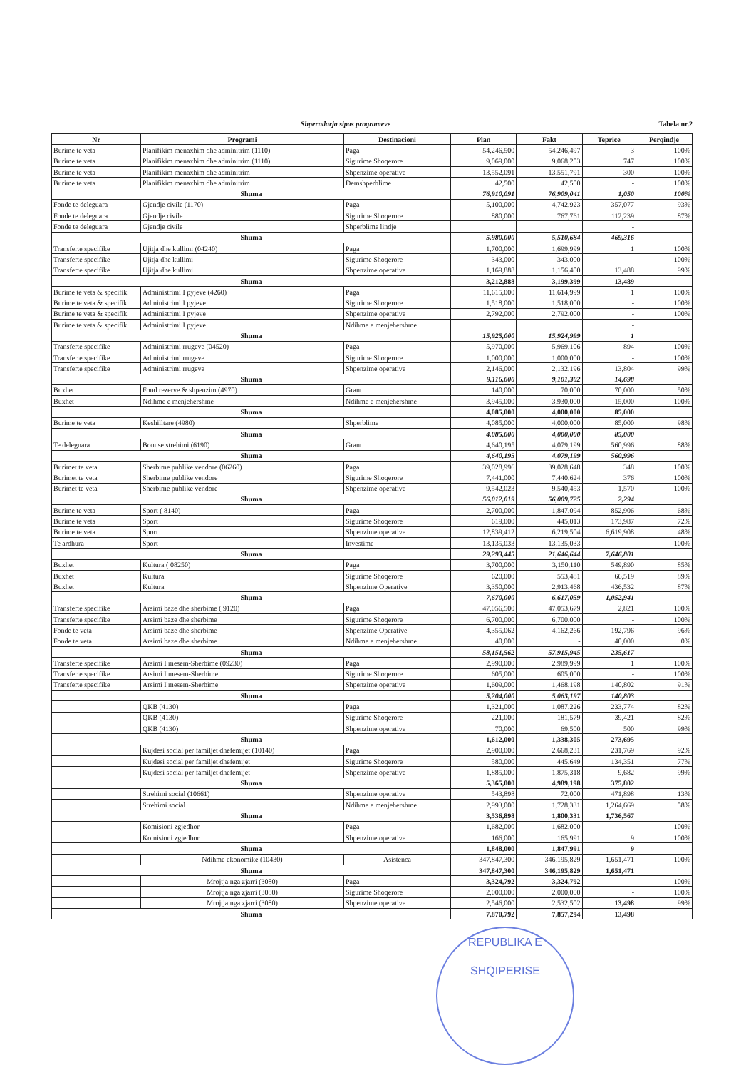Shperndarja sipas programeve Tabela nr.2
| Nr | Programi | Destinacioni | Plan | Fakt | Teprice | Perqindje |
| --- | --- | --- | --- | --- | --- | --- |
| Burime te veta | Planifikim menaxhim dhe adminitrim (1110) | Paga | 54,246,500 | 54,246,497 | 3 | 100% |
| Burime te veta | Planifikim menaxhim dhe adminitrim (1110) | Sigurime Shoqerore | 9,069,000 | 9,068,253 | 747 | 100% |
| Burime te veta | Planifikim menaxhim dhe adminitrim | Shpenzime operative | 13,552,091 | 13,551,791 | 300 | 100% |
| Burime te veta | Planifikim menaxhim dhe adminitrim | Demshperblime | 42,500 | 42,500 | - | 100% |
| Shuma | | | 76,910,091 | 76,909,041 | 1,050 | 100% |
| Fonde te deleguara | Gjendje civile (1170) | Paga | 5,100,000 | 4,742,923 | 357,077 | 93% |
| Fonde te deleguara | Gjendje civile | Sigurime Shoqerore | 880,000 | 767,761 | 112,239 | 87% |
| Fonde te deleguara | Gjendje civile | Shperblime lindje | | | - | |
| Shuma | | | 5,980,000 | 5,510,684 | 469,316 | |
| Transferte specifike | Ujitja dhe kullimi (04240) | Paga | 1,700,000 | 1,699,999 | 1 | 100% |
| Transferte specifike | Ujitja dhe kullimi | Sigurime Shoqerore | 343,000 | 343,000 | - | 100% |
| Transferte specifike | Ujitja dhe kullimi | Shpenzime operative | 1,169,888 | 1,156,400 | 13,488 | 99% |
| Shuma | | | 3,212,888 | 3,199,399 | 13,489 | |
| Burime te veta & specifik | Administrimi I pyjeve (4260) | Paga | 11,615,000 | 11,614,999 | 1 | 100% |
| Burime te veta & specifik | Administrimi I pyjeve | Sigurime Shoqerore | 1,518,000 | 1,518,000 | - | 100% |
| Burime te veta & specifik | Administrimi I pyjeve | Shpenzime operative | 2,792,000 | 2,792,000 | - | 100% |
| Burime te veta & specifik | Administrimi I pyjeve | Ndihme e menjehershme | | | - | |
| Shuma | | | 15,925,000 | 15,924,999 | 1 | |
| Transferte specifike | Administrimi rrugeve (04520) | Paga | 5,970,000 | 5,969,106 | 894 | 100% |
| Transferte specifike | Administrimi rrugeve | Sigurime Shoqerore | 1,000,000 | 1,000,000 | - | 100% |
| Transferte specifike | Administrimi rrugeve | Shpenzime operative | 2,146,000 | 2,132,196 | 13,804 | 99% |
| Shuma | | | 9,116,000 | 9,101,302 | 14,698 | |
| Buxhet | Fond rezerve & shpenzim (4970) | Grant | 140,000 | 70,000 | 70,000 | 50% |
| Buxhet | Ndihme e menjehershme | Ndihme e menjehershme | 3,945,000 | 3,930,000 | 15,000 | 100% |
| Shuma | | | 4,085,000 | 4,000,000 | 85,000 | |
| Burime te veta | Keshilltare (4980) | Shperblime | 4,085,000 | 4,000,000 | 85,000 | 98% |
| Shuma | | | 4,085,000 | 4,000,000 | 85,000 | |
| Te deleguara | Bonuse strehimi (6190) | Grant | 4,640,195 | 4,079,199 | 560,996 | 88% |
| Shuma | | | 4,640,195 | 4,079,199 | 560,996 | |
| Burimet te veta | Sherbime publike vendore (06260) | Paga | 39,028,996 | 39,028,648 | 348 | 100% |
| Burimet te veta | Sherbime publike vendore | Sigurime Shoqerore | 7,441,000 | 7,440,624 | 376 | 100% |
| Burimet te veta | Sherbime publike vendore | Shpenzime operative | 9,542,023 | 9,540,453 | 1,570 | 100% |
| Shuma | | | 56,012,019 | 56,009,725 | 2,294 | |
| Burime te veta | Sport ( 8140) | Paga | 2,700,000 | 1,847,094 | 852,906 | 68% |
| Burime te veta | Sport | Sigurime Shoqerore | 619,000 | 445,013 | 173,987 | 72% |
| Burime te veta | Sport | Shpenzime operative | 12,839,412 | 6,219,504 | 6,619,908 | 48% |
| Te ardhura | Sport | Investime | 13,135,033 | 13,135,033 | - | 100% |
| Shuma | | | 29,293,445 | 21,646,644 | 7,646,801 | |
| Buxhet | Kultura ( 08250) | Paga | 3,700,000 | 3,150,110 | 549,890 | 85% |
| Buxhet | Kultura | Sigurime Shoqerore | 620,000 | 553,481 | 66,519 | 89% |
| Buxhet | Kultura | Shpenzime Operative | 3,350,000 | 2,913,468 | 436,532 | 87% |
| Shuma | | | 7,670,000 | 6,617,059 | 1,052,941 | |
| Transferte specifike | Arsimi baze dhe sherbime ( 9120) | Paga | 47,056,500 | 47,053,679 | 2,821 | 100% |
| Transferte specifike | Arsimi baze dhe sherbime | Sigurime Shoqerore | 6,700,000 | 6,700,000 | - | 100% |
| Fonde te veta | Arsimi baze dhe sherbime | Shpenzime Operative | 4,355,062 | 4,162,266 | 192,796 | 96% |
| Fonde te veta | Arsimi baze dhe sherbime | Ndihme e menjehershme | 40,000 | - | 40,000 | 0% |
| Shuma | | | 58,151,562 | 57,915,945 | 235,617 | |
| Transferte specifike | Arsimi I mesem-Sherbime (09230) | Paga | 2,990,000 | 2,989,999 | 1 | 100% |
| Transferte specifike | Arsimi I mesem-Sherbime | Sigurime Shoqerore | 605,000 | 605,000 | - | 100% |
| Transferte specifike | Arsimi I mesem-Sherbime | Shpenzime operative | 1,609,000 | 1,468,198 | 140,802 | 91% |
| Shuma | | | 5,204,000 | 5,063,197 | 140,803 | |
| | QKB (4130) | Paga | 1,321,000 | 1,087,226 | 233,774 | 82% |
| | QKB (4130) | Sigurime Shoqerore | 221,000 | 181,579 | 39,421 | 82% |
| | QKB (4130) | Shpenzime operative | 70,000 | 69,500 | 500 | 99% |
| Shuma | | | 1,612,000 | 1,338,305 | 273,695 | |
| | Kujdesi social per familjet dhefemijet (10140) | Paga | 2,900,000 | 2,668,231 | 231,769 | 92% |
| | Kujdesi social per familjet dhefemijet | Sigurime Shoqerore | 580,000 | 445,649 | 134,351 | 77% |
| | Kujdesi social per familjet dhefemijet | Shpenzime operative | 1,885,000 | 1,875,318 | 9,682 | 99% |
| Shuma | | | 5,365,000 | 4,989,198 | 375,802 | |
| | Strehimi social (10661) | Shpenzime operative | 543,898 | 72,000 | 471,898 | 13% |
| | Strehimi social | Ndihme e menjehershme | 2,993,000 | 1,728,331 | 1,264,669 | 58% |
| Shuma | | | 3,536,898 | 1,800,331 | 1,736,567 | |
| | Komisioni zgjedhor | Paga | 1,682,000 | 1,682,000 | - | 100% |
| | Komisioni zgjedhor | Shpenzime operative | 166,000 | 165,991 | 9 | 100% |
| Shuma | | | 1,848,000 | 1,847,991 | 9 | |
| | Ndihme ekonomike (10430) | Asistenca | 347,847,300 | 346,195,829 | 1,651,471 | 100% |
| Shuma | | | 347,847,300 | 346,195,829 | 1,651,471 | |
| | Mrojtja nga zjarri (3080) | Paga | 3,324,792 | 3,324,792 | - | 100% |
| | Mrojtja nga zjarri (3080) | Sigurime Shoqerore | 2,000,000 | 2,000,000 | - | 100% |
| | Mrojtja nga zjarri (3080) | Shpenzime operative | 2,546,000 | 2,532,502 | 13,498 | 99% |
| Shuma | | | 7,870,792 | 7,857,294 | 13,498 | |
REPUBLIKA E SHQIPERISE